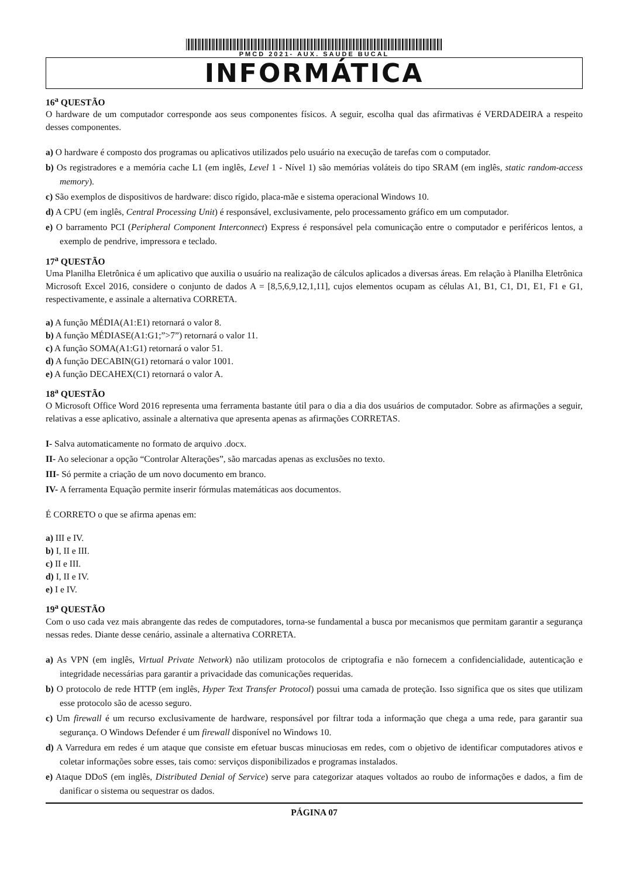PMCD 2021- AUX. SAUDE BUCAL
INFORMÁTICA
16<sup>a</sup> QUESTÃO
O hardware de um computador corresponde aos seus componentes físicos. A seguir, escolha qual das afirmativas é VERDADEIRA a respeito desses componentes.
a) O hardware é composto dos programas ou aplicativos utilizados pelo usuário na execução de tarefas com o computador.
b) Os registradores e a memória cache L1 (em inglês, Level 1 - Nível 1) são memórias voláteis do tipo SRAM (em inglês, static random-access memory).
c) São exemplos de dispositivos de hardware: disco rígido, placa-mãe e sistema operacional Windows 10.
d) A CPU (em inglês, Central Processing Unit) é responsável, exclusivamente, pelo processamento gráfico em um computador.
e) O barramento PCI (Peripheral Component Interconnect) Express é responsável pela comunicação entre o computador e periféricos lentos, a exemplo de pendrive, impressora e teclado.
17<sup>a</sup> QUESTÃO
Uma Planilha Eletrônica é um aplicativo que auxilia o usuário na realização de cálculos aplicados a diversas áreas. Em relação à Planilha Eletrônica Microsoft Excel 2016, considere o conjunto de dados A = [8,5,6,9,12,1,11], cujos elementos ocupam as células A1, B1, C1, D1, E1, F1 e G1, respectivamente, e assinale a alternativa CORRETA.
a) A função MÉDIA(A1:E1) retornará o valor 8.
b) A função MÉDIASE(A1:G1;”>7”) retornará o valor 11.
c) A função SOMA(A1:G1) retornará o valor 51.
d) A função DECABIN(G1) retornará o valor 1001.
e) A função DECAHEX(C1) retornará o valor A.
18<sup>a</sup> QUESTÃO
O Microsoft Office Word 2016 representa uma ferramenta bastante útil para o dia a dia dos usuários de computador. Sobre as afirmações a seguir, relativas a esse aplicativo, assinale a alternativa que apresenta apenas as afirmações CORRETAS.
I- Salva automaticamente no formato de arquivo .docx.
II- Ao selecionar a opção “Controlar Alterações”, são marcadas apenas as exclusões no texto.
III- Só permite a criação de um novo documento em branco.
IV- A ferramenta Equação permite inserir fórmulas matemáticas aos documentos.
É CORRETO o que se afirma apenas em:
a) III e IV.
b) I, II e III.
c) II e III.
d) I, II e IV.
e) I e IV.
19<sup>a</sup> QUESTÃO
Com o uso cada vez mais abrangente das redes de computadores, torna-se fundamental a busca por mecanismos que permitam garantir a segurança nessas redes. Diante desse cenário, assinale a alternativa CORRETA.
a) As VPN (em inglês, Virtual Private Network) não utilizam protocolos de criptografia e não fornecem a confidencialidade, autenticação e integridade necessárias para garantir a privacidade das comunicações requeridas.
b) O protocolo de rede HTTP (em inglês, Hyper Text Transfer Protocol) possui uma camada de proteção. Isso significa que os sites que utilizam esse protocolo são de acesso seguro.
c) Um firewall é um recurso exclusivamente de hardware, responsável por filtrar toda a informação que chega a uma rede, para garantir sua segurança. O Windows Defender é um firewall disponível no Windows 10.
d) A Varredura em redes é um ataque que consiste em efetuar buscas minuciosas em redes, com o objetivo de identificar computadores ativos e coletar informações sobre esses, tais como: serviços disponibilizados e programas instalados.
e) Ataque DDoS (em inglês, Distributed Denial of Service) serve para categorizar ataques voltados ao roubo de informações e dados, a fim de danificar o sistema ou sequestrar os dados.
PÁGINA 07